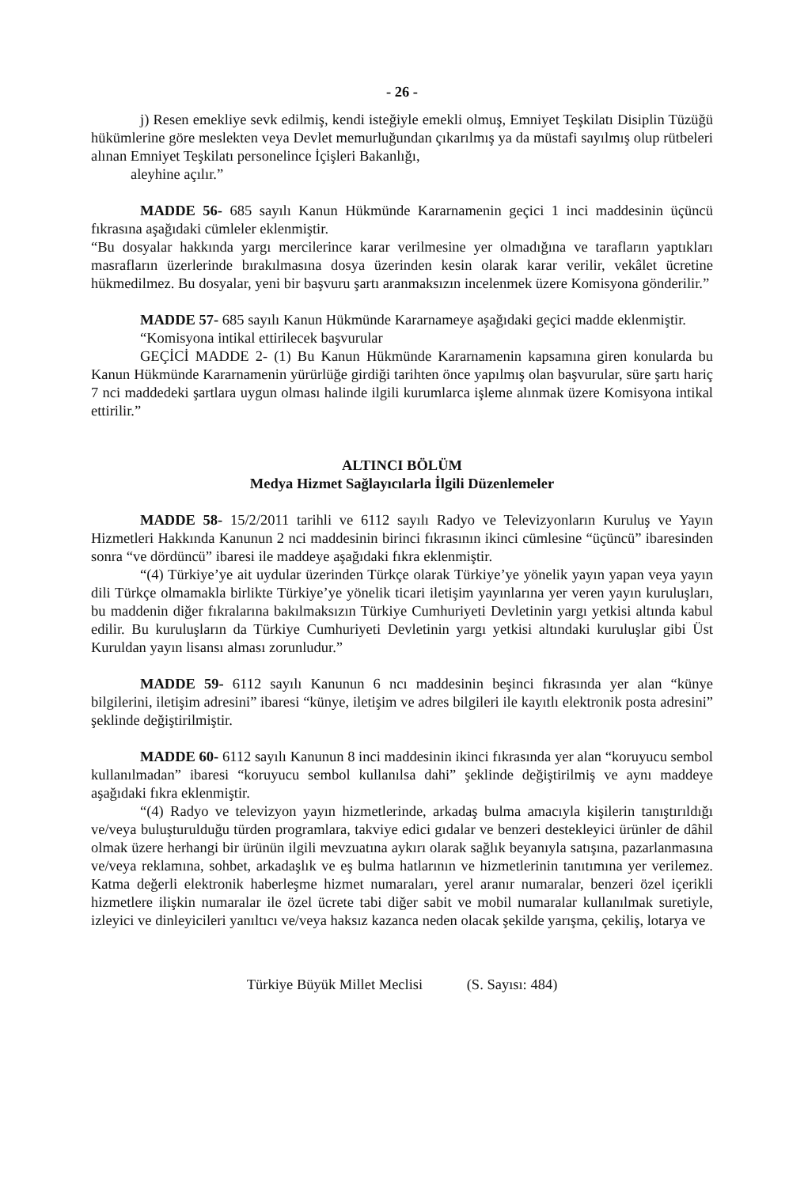- 26 -
j) Resen emekliye sevk edilmiş, kendi isteğiyle emekli olmuş, Emniyet Teşkilatı Disiplin Tüzüğü hükümlerine göre meslekten veya Devlet memurluğundan çıkarılmış ya da müstafi sayılmış olup rütbeleri alınan Emniyet Teşkilatı personelince İçişleri Bakanlığı,
aleyhine açılır.”
MADDE 56- 685 sayılı Kanun Hükmünde Kararnamenin geçici 1 inci maddesinin üçüncü fıkrasına aşağıdaki cümleler eklenmiştir.
“Bu dosyalar hakkında yargı mercilerince karar verilmesine yer olmadığına ve tarafların yaptıkları masrafların üzerlerinde bırakılmasına dosya üzerinden kesin olarak karar verilir, vekâlet ücretine hükmedilmez. Bu dosyalar, yeni bir başvuru şartı aranmaksızın incelenmek üzere Komisyona gönderilir.”
MADDE 57- 685 sayılı Kanun Hükmünde Kararnameye aşağıdaki geçici madde eklenmiştir.
“Komisyona intikal ettirilecek başvurular
GEÇİCİ MADDE 2- (1) Bu Kanun Hükmünde Kararnamenin kapsamına giren konularda bu Kanun Hükmünde Kararnamenin yürürlüğe girdiği tarihten önce yapılmış olan başvurular, süre şartı hariç 7 nci maddedeki şartlara uygun olması halinde ilgili kurumlarca işleme alınmak üzere Komisyona intikal ettirilir.”
ALTINCI BÖLÜM
Medya Hizmet Sağlayıcılarla İlgili Düzenlemeler
MADDE 58- 15/2/2011 tarihli ve 6112 sayılı Radyo ve Televizyonların Kuruluş ve Yayın Hizmetleri Hakkında Kanunun 2 nci maddesinin birinci fıkrasının ikinci cümlesine “üçüncü” ibaresinden sonra “ve dördüncü” ibaresi ile maddeye aşağıdaki fıkra eklenmiştir.
“(4) Türkiye’ye ait uydular üzerinden Türkçe olarak Türkiye’ye yönelik yayın yapan veya yayın dili Türkçe olmamakla birlikte Türkiye’ye yönelik ticari iletişim yayınlarına yer veren yayın kuruluşları, bu maddenin diğer fıkralarına bakılmaksızın Türkiye Cumhuriyeti Devletinin yargı yetkisi altında kabul edilir. Bu kuruluşların da Türkiye Cumhuriyeti Devletinin yargı yetkisi altındaki kuruluşlar gibi Üst Kuruldan yayın lisansı alması zorunludur.”
MADDE 59- 6112 sayılı Kanunun 6 ncı maddesinin beşinci fıkrasında yer alan “künye bilgilerini, iletişim adresini” ibaresi “künye, iletişim ve adres bilgileri ile kayıtlı elektronik posta adresini” şeklinde değiştirilmiştir.
MADDE 60- 6112 sayılı Kanunun 8 inci maddesinin ikinci fıkrasında yer alan “koruyucu sembol kullanılmadan” ibaresi “koruyucu sembol kullanılsa dahi” şeklinde değiştirilmiş ve aynı maddeye aşağıdaki fıkra eklenmiştir.
“(4) Radyo ve televizyon yayın hizmetlerinde, arkadaş bulma amacıyla kişilerin tanıştırıldığı ve/veya buluşturulduğu türden programlara, takviye edici gıdalar ve benzeri destekleyici ürünler de dâhil olmak üzere herhangi bir ürünün ilgili mevzuatına aykırı olarak sağlık beyanıyla satışına, pazarlanmasına ve/veya reklamına, sohbet, arkadaşlık ve eş bulma hatlarının ve hizmetlerinin tanıtımına yer verilemez. Katma değerli elektronik haberleşme hizmet numaraları, yerel aranır numaralar, benzeri özel içerikli hizmetlere ilişkin numaralar ile özel ücrete tabi diğer sabit ve mobil numaralar kullanılmak suretiyle, izleyici ve dinleyicileri yanıltıcı ve/veya haksız kazanca neden olacak şekilde yarışma, çekiliş, lotarya ve
Türkiye Büyük Millet Meclisi (S. Sayısı: 484)